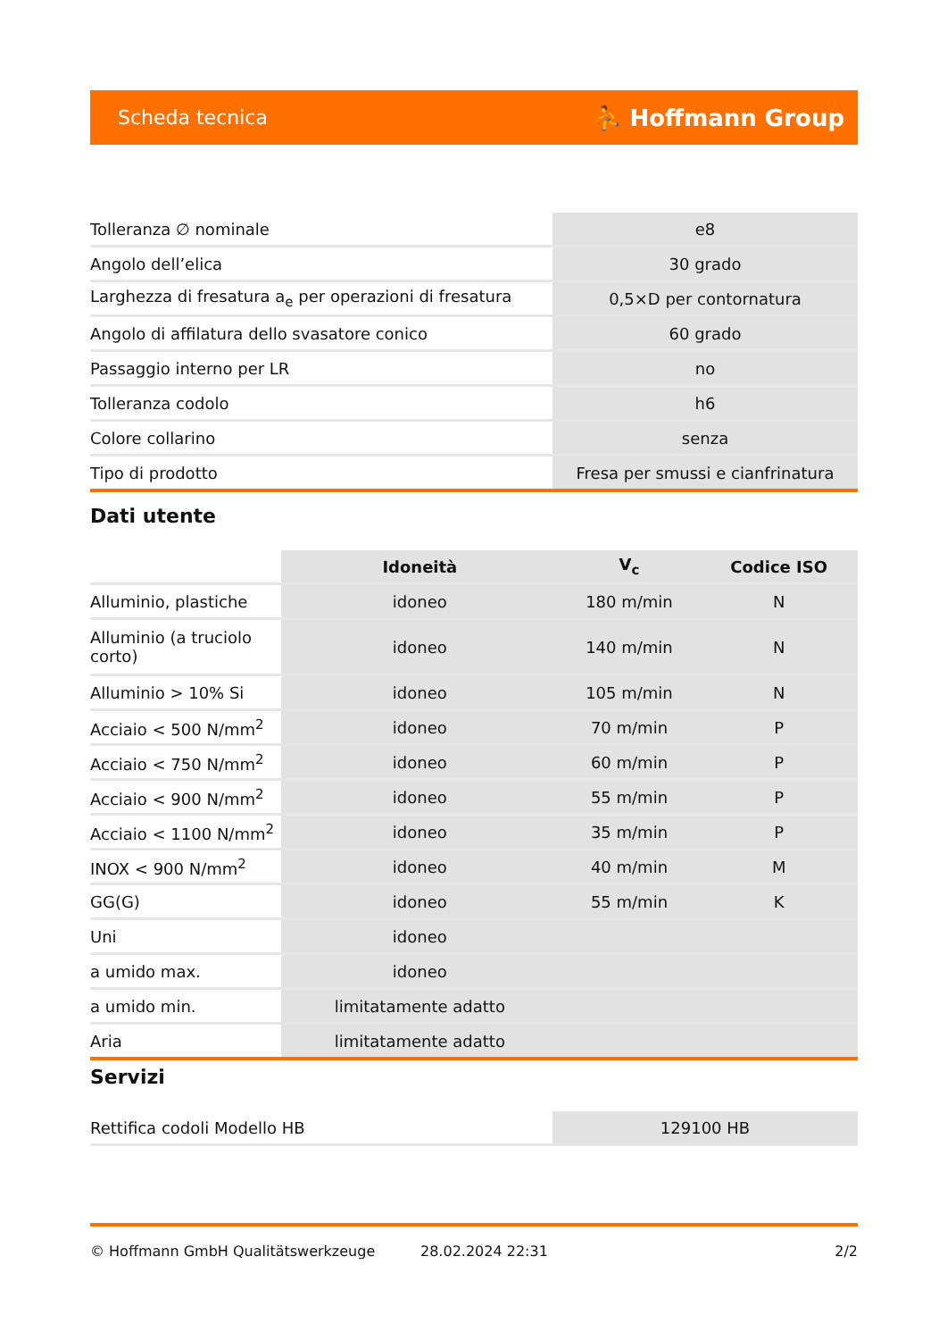Scheda tecnica ⛹ Hoffmann Group
| Tolleranza ∅ nominale | e8 |
| Angolo dell’elica | 30 grado |
| Larghezza di fresatura a<sub>e</sub> per operazioni di fresatura | 0,5×D per contornatura |
| Angolo di affilatura dello svasatore conico | 60 grado |
| Passaggio interno per LR | no |
| Tolleranza codolo | h6 |
| Colore collarino | senza |
| Tipo di prodotto | Fresa per smussi e cianfrinatura |
Dati utente
| | Idoneità | V<sub>c</sub> | Codice ISO |
| --- | --- | --- | --- |
| Alluminio, plastiche | idoneo | 180 m/min | N |
| Alluminio (a truciolo corto) | idoneo | 140 m/min | N |
| Alluminio > 10% Si | idoneo | 105 m/min | N |
| Acciaio < 500 N/mm<sup>2</sup> | idoneo | 70 m/min | P |
| Acciaio < 750 N/mm<sup>2</sup> | idoneo | 60 m/min | P |
| Acciaio < 900 N/mm<sup>2</sup> | idoneo | 55 m/min | P |
| Acciaio < 1100 N/mm<sup>2</sup> | idoneo | 35 m/min | P |
| INOX < 900 N/mm<sup>2</sup> | idoneo | 40 m/min | M |
| GG(G) | idoneo | 55 m/min | K |
| Uni | idoneo | | |
| a umido max. | idoneo | | |
| a umido min. | limitatamente adatto | | |
| Aria | limitatamente adatto | | |
Servizi
| Rettifica codoli Modello HB | 129100 HB |
© Hoffmann GmbH Qualitätswerkzeuge 28.02.2024 22:31 2/2